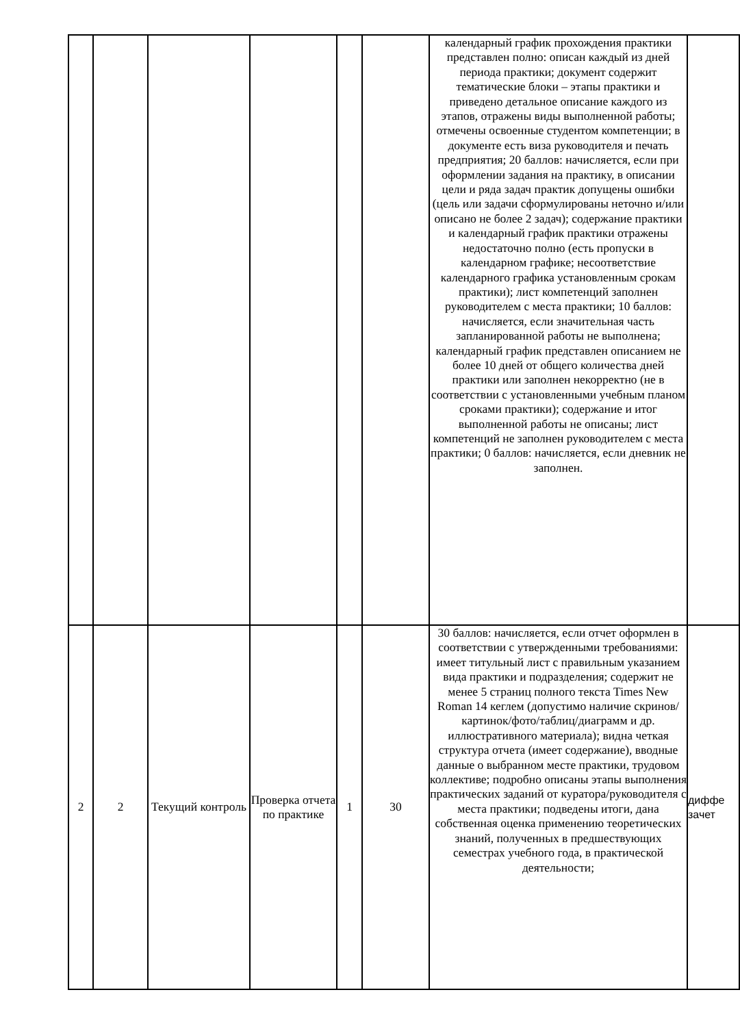| | | | | | | календарный график прохождения практики представлен полно: описан каждый из дней периода практики; документ содержит тематические блоки – этапы практики и приведено детальное описание каждого из этапов, отражены виды выполненной работы; отмечены освоенные студентом компетенции; в документе есть виза руководителя и печать предприятия; 20 баллов: начисляется, если при оформлении задания на практику, в описании цели и ряда задач практик допущены ошибки (цель или задачи сформулированы неточно и/или описано не более 2 задач); содержание практики и календарный график практики отражены недостаточно полно (есть пропуски в календарном графике; несоответствие календарного графика установленным срокам практики); лист компетенций заполнен руководителем с места практики; 10 баллов: начисляется, если значительная часть запланированной работы не выполнена; календарный график представлен описанием не более 10 дней от общего количества дней практики или заполнен некорректно (не в соответствии с установленными учебным планом сроками практики); содержание и итог выполненной работы не описаны; лист компетенций не заполнен руководителем с места практики; 0 баллов: начисляется, если дневник не заполнен. | |
| 2 | 2 | Текущий контроль | Проверка отчета по практике | 1 | 30 | 30 баллов: начисляется, если отчет оформлен в соответствии с утвержденными требованиями: имеет титульный лист с правильным указанием вида практики и подразделения; содержит не менее 5 страниц полного текста Times New Roman 14 кеглем (допустимо наличие скринов/картинок/фото/таблиц/диаграмм и др. иллюстративного материала); видна четкая структура отчета (имеет содержание), вводные данные о выбранном месте практики, трудовом коллективе; подробно описаны этапы выполнения практических заданий от куратора/руководителя с места практики; подведены итоги, дана собственная оценка применению теоретических знаний, полученных в предшествующих семестрах учебного года, в практической деятельности; | диффе зачет |